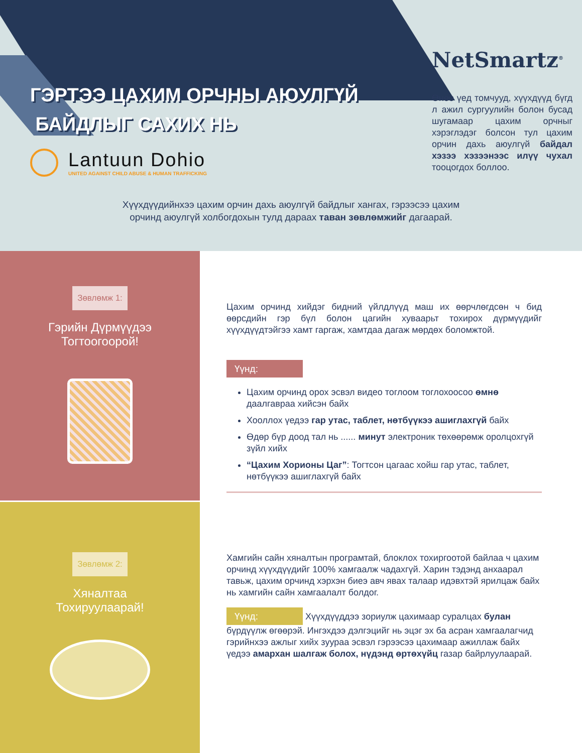ГЭРТЭЭ ЦАХИМ ОРЧНЫ АЮУЛГҮЙ
БАЙДЛЫГ САХИХ НЬ
Lantuun Dohio
UNITED AGAINST CHILD ABUSE & HUMAN TRAFFICKING
NetSmartz<sup>®</sup>
Өнөө үед томчууд, хүүхдүүд бүгд л ажил сургуулийн болон бусад шугамаар цахим орчныг хэрэглэдэг болсон тул цахим орчин дахь аюулгүй байдал хэзээ хэзээнээс илүү чухал тооцогдох боллоо.
Хүүхдүүдийнхээ цахим орчин дахь аюулгүй байдлыг хангах, гэрээсээ цахим
орчинд аюулгүй холбогдохын тулд дараах таван зөвлөмжийг дагаарай.
Зөвлөмж 1:
Гэрийн Дүрмүүдээ
Тогтоогоорой!
Цахим орчинд хийдэг бидний үйлдлүүд маш их өөрчлөгдсөн ч бид өөрсдийн гэр бүл болон цагийн хуваарьт тохирох дүрмүүдийг хүүхдүүдтэйгээ хамт гаргаж, хамтдаа дагаж мөрдөх боломжтой.
Үүнд:
Цахим орчинд орох эсвэл видео тоглоом тоглохоосоо өмнө даалгавраа хийсэн байх
Хооллох үедээ гар утас, таблет, нөтбүүкээ ашиглахгүй байх
Өдөр бүр доод тал нь ...... минут электроник төхөөрөмж оролцохгүй зүйл хийх
“Цахим Хорионы Цаг”: Тогтсон цагаас хойш гар утас, таблет, нөтбүүкээ ашиглахгүй байх
Зөвлөмж 2:
Хяналтаа
Тохируулаарай!
Хамгийн сайн хяналтын програмтай, блоклох тохиргоотой байлаа ч цахим орчинд хүүхдүүдийг 100% хамгаалж чадахгүй. Харин тэдэнд анхаарал тавьж, цахим орчинд хэрхэн биеэ авч явах талаар идэвхтэй ярилцаж байх нь хамгийн сайн хамгаалалт болдог.
Үүнд: Хүүхдүүддээ зориулж цахимаар суралцах булан бүрдүүлж өгөөрэй. Ингэхдээ дэлгэцийг нь эцэг эх ба асран хамгаалагчид гэрийнхээ ажлыг хийх зуураа эсвэл гэрээсээ цахимаар ажиллаж байх үедээ амархан шалгаж болох, нүдэнд өртөхүйц газар байрлуулаарай.